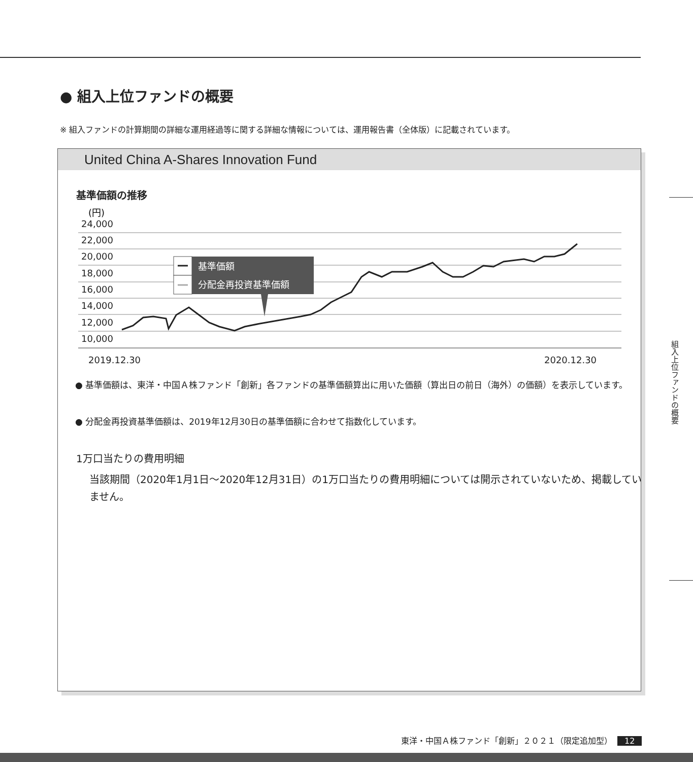● 組入上位ファンドの概要
※ 組入ファンドの計算期間の詳細な運用経過等に関する詳細な情報については、運用報告書（全体版）に記載されています。
United China A-Shares Innovation Fund
基準価額の推移
(円)
24,000
22,000
20,000
18,000
16,000
14,000
12,000
10,000
2019.12.30
2020.12.30
基準価額
分配金再投資基準価額
● 基準価額は、東洋・中国Ａ株ファンド「創新」各ファンドの基準価額算出に用いた価額（算出日の前日（海外）の価額）を表示しています。
● 分配金再投資基準価額は、2019年12月30日の基準価額に合わせて指数化しています。
1万口当たりの費用明細
当該期間（2020年1月1日～2020年12月31日）の1万口当たりの費用明細については開示されていないため、掲載していません。
組入上位ファンドの概要
東洋・中国Ａ株ファンド「創新」２０２１（限定追加型） 12